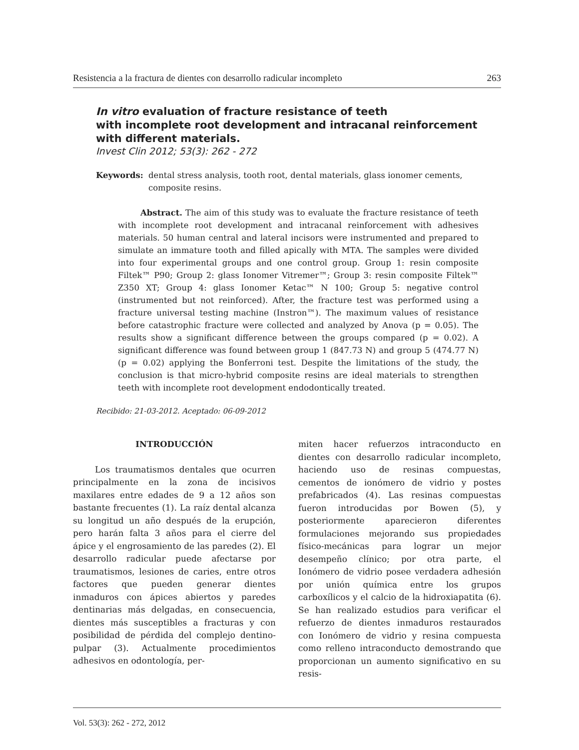Resistencia a la fractura de dientes con desarrollo radicular incompleto 263
In vitro evaluation of fracture resistance of teeth
with incomplete root development and intracanal reinforcement
with different materials.
Invest Clin 2012; 53(3): 262 - 272
Keywords: dental stress analysis, tooth root, dental materials, glass ionomer cements, composite resins.
Abstract. The aim of this study was to evaluate the fracture resistance of teeth with incomplete root development and intracanal reinforcement with adhesives materials. 50 human central and lateral incisors were instrumented and prepared to simulate an immature tooth and filled apically with MTA. The samples were divided into four experimental groups and one control group. Group 1: resin composite Filtek™ P90; Group 2: glass Ionomer Vitremer™; Group 3: resin composite Filtek™ Z350 XT; Group 4: glass Ionomer Ketac™ N 100; Group 5: negative control (instrumented but not reinforced). After, the fracture test was performed using a fracture universal testing machine (Instron™). The maximum values of resistance before catastrophic fracture were collected and analyzed by Anova (p = 0.05). The results show a significant difference between the groups compared (p = 0.02). A significant difference was found between group 1 (847.73 N) and group 5 (474.77 N) (p = 0.02) applying the Bonferroni test. Despite the limitations of the study, the conclusion is that micro-hybrid composite resins are ideal materials to strengthen teeth with incomplete root development endodontically treated.
Recibido: 21-03-2012. Aceptado: 06-09-2012
INTRODUCCIÓN
Los traumatismos dentales que ocurren principalmente en la zona de incisivos maxilares entre edades de 9 a 12 años son bastante frecuentes (1). La raíz dental alcanza su longitud un año después de la erupción, pero harán falta 3 años para el cierre del ápice y el engrosamiento de las paredes (2). El desarrollo radicular puede afectarse por traumatismos, lesiones de caries, entre otros factores que pueden generar dientes inmaduros con ápices abiertos y paredes dentinarias más delgadas, en consecuencia, dientes más susceptibles a fracturas y con posibilidad de pérdida del complejo dentino-pulpar (3). Actualmente procedimientos adhesivos en odontología, per-
miten hacer refuerzos intraconducto en dientes con desarrollo radicular incompleto, haciendo uso de resinas compuestas, cementos de ionómero de vidrio y postes prefabricados (4). Las resinas compuestas fueron introducidas por Bowen (5), y posteriormente aparecieron diferentes formulaciones mejorando sus propiedades físico-mecánicas para lograr un mejor desempeño clínico; por otra parte, el Ionómero de vidrio posee verdadera adhesión por unión química entre los grupos carboxílicos y el calcio de la hidroxiapatita (6). Se han realizado estudios para verificar el refuerzo de dientes inmaduros restaurados con Ionómero de vidrio y resina compuesta como relleno intraconducto demostrando que proporcionan un aumento significativo en su resis-
Vol. 53(3): 262 - 272, 2012